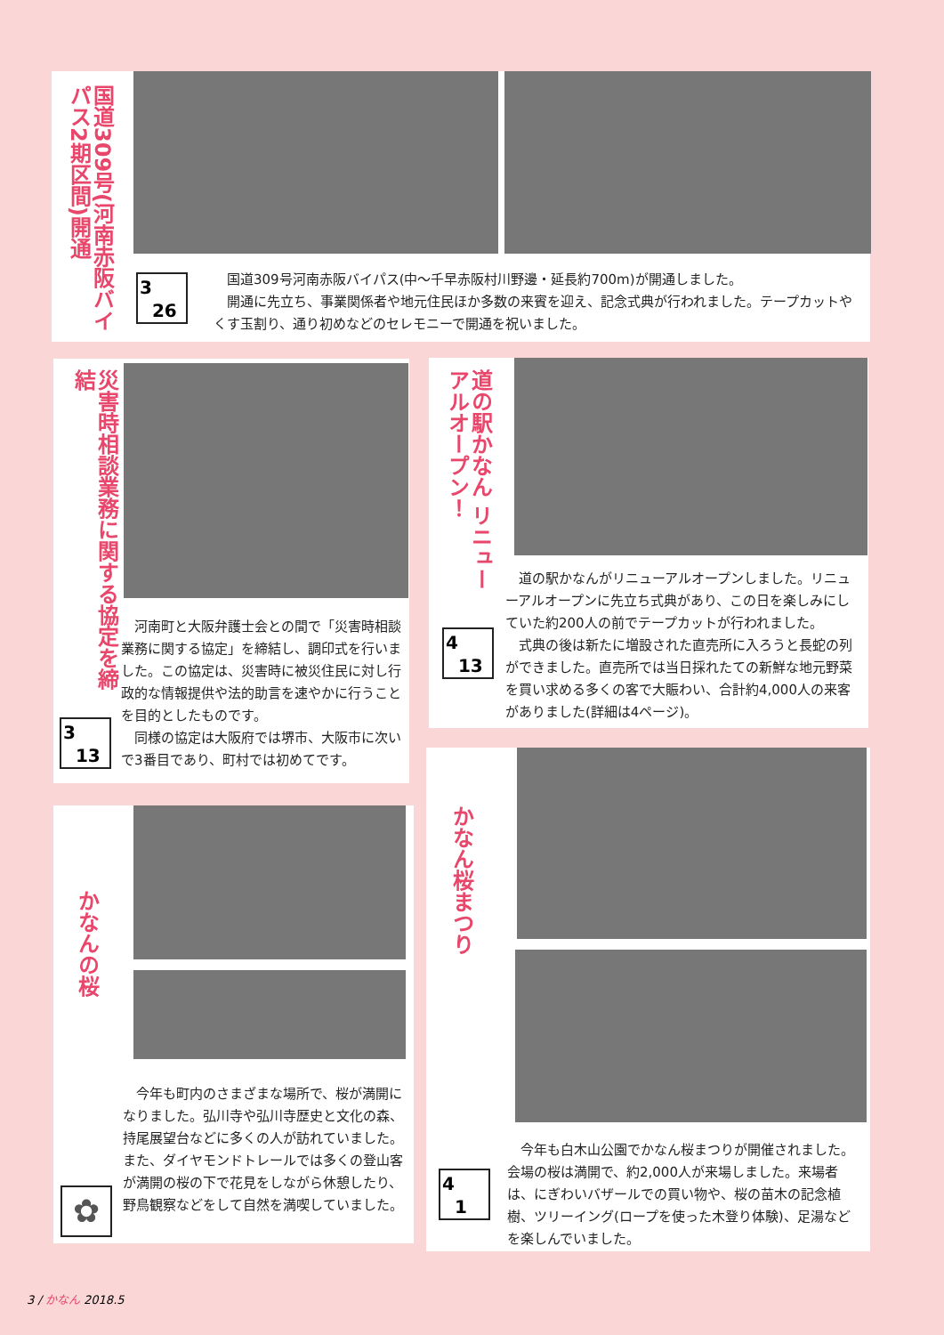国道309号(河南赤阪バイパス2期区間)開通
3
26
 国道309号河南赤阪バイパス(中～千早赤阪村川野邊・延長約700m)が開通しました。
 開通に先立ち、事業関係者や地元住民ほか多数の来賓を迎え、記念式典が行われました。テープカットやくす玉割り、通り初めなどのセレモニーで開通を祝いました。
災害時相談業務に関する協定を締結
3
13
 河南町と大阪弁護士会との間で「災害時相談業務に関する協定」を締結し、調印式を行いました。この協定は、災害時に被災住民に対し行政的な情報提供や法的助言を速やかに行うことを目的としたものです。
 同様の協定は大阪府では堺市、大阪市に次いで3番目であり、町村では初めてです。
道の駅かなん リニューアルオープン！
4
13
 道の駅かなんがリニューアルオープンしました。リニューアルオープンに先立ち式典があり、この日を楽しみにしていた約200人の前でテープカットが行われました。
 式典の後は新たに増設された直売所に入ろうと長蛇の列ができました。直売所では当日採れたての新鮮な地元野菜を買い求める多くの客で大賑わい、合計約4,000人の来客がありました(詳細は4ページ)。
かなんの桜
✿
 今年も町内のさまざまな場所で、桜が満開になりました。弘川寺や弘川寺歴史と文化の森、持尾展望台などに多くの人が訪れていました。また、ダイヤモンドトレールでは多くの登山客が満開の桜の下で花見をしながら休憩したり、野鳥観察などをして自然を満喫していました。
かなん桜まつり
4
1
 今年も白木山公園でかなん桜まつりが開催されました。会場の桜は満開で、約2,000人が来場しました。来場者は、にぎわいバザールでの買い物や、桜の苗木の記念植樹、ツリーイング(ロープを使った木登り体験)、足湯などを楽しんでいました。
3 / かなん 2018.5